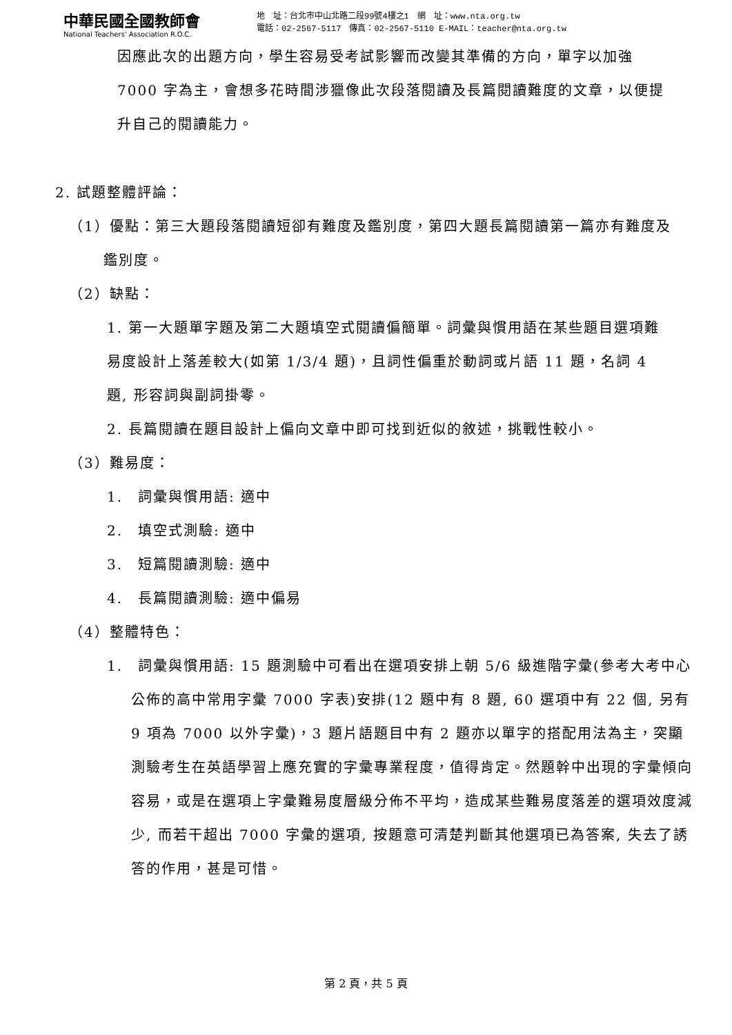中華民國全國教師會
National Teachers' Association R.O.C.
地　址：台北市中山北路二段99號4樓之1　網　址：www.nta.org.tw
電話：02-2567-5117　傳真：02-2567-5110 E-MAIL：teacher@nta.org.tw
因應此次的出題方向，學生容易受考試影響而改變其準備的方向，單字以加強 7000 字為主，會想多花時間涉獵像此次段落閱讀及長篇閱讀難度的文章，以便提升自己的閱讀能力。
2. 試題整體評論：
（1）優點：第三大題段落閱讀短卻有難度及鑑別度，第四大題長篇閱讀第一篇亦有難度及鑑別度。
（2）缺點：
1. 第一大題單字題及第二大題填空式閱讀偏簡單。詞彙與慣用語在某些題目選項難易度設計上落差較大(如第 1/3/4 題)，且詞性偏重於動詞或片語 11 題，名詞 4 題, 形容詞與副詞掛零。
2. 長篇閱讀在題目設計上偏向文章中即可找到近似的敘述，挑戰性較小。
（3）難易度：
1.　詞彙與慣用語: 適中
2.　填空式測驗: 適中
3.　短篇閱讀測驗: 適中
4.　長篇閱讀測驗: 適中偏易
（4）整體特色：
1.　詞彙與慣用語: 15 題測驗中可看出在選項安排上朝 5/6 級進階字彙(參考大考中心公佈的高中常用字彙 7000 字表)安排(12 題中有 8 題, 60 選項中有 22 個, 另有 9 項為 7000 以外字彙)，3 題片語題目中有 2 題亦以單字的搭配用法為主，突顯測驗考生在英語學習上應充實的字彙專業程度，值得肯定。然題幹中出現的字彙傾向容易，或是在選項上字彙難易度層級分佈不平均，造成某些難易度落差的選項效度減少, 而若干超出 7000 字彙的選項, 按題意可清楚判斷其他選項已為答案, 失去了誘答的作用，甚是可惜。
第 2 頁，共 5 頁